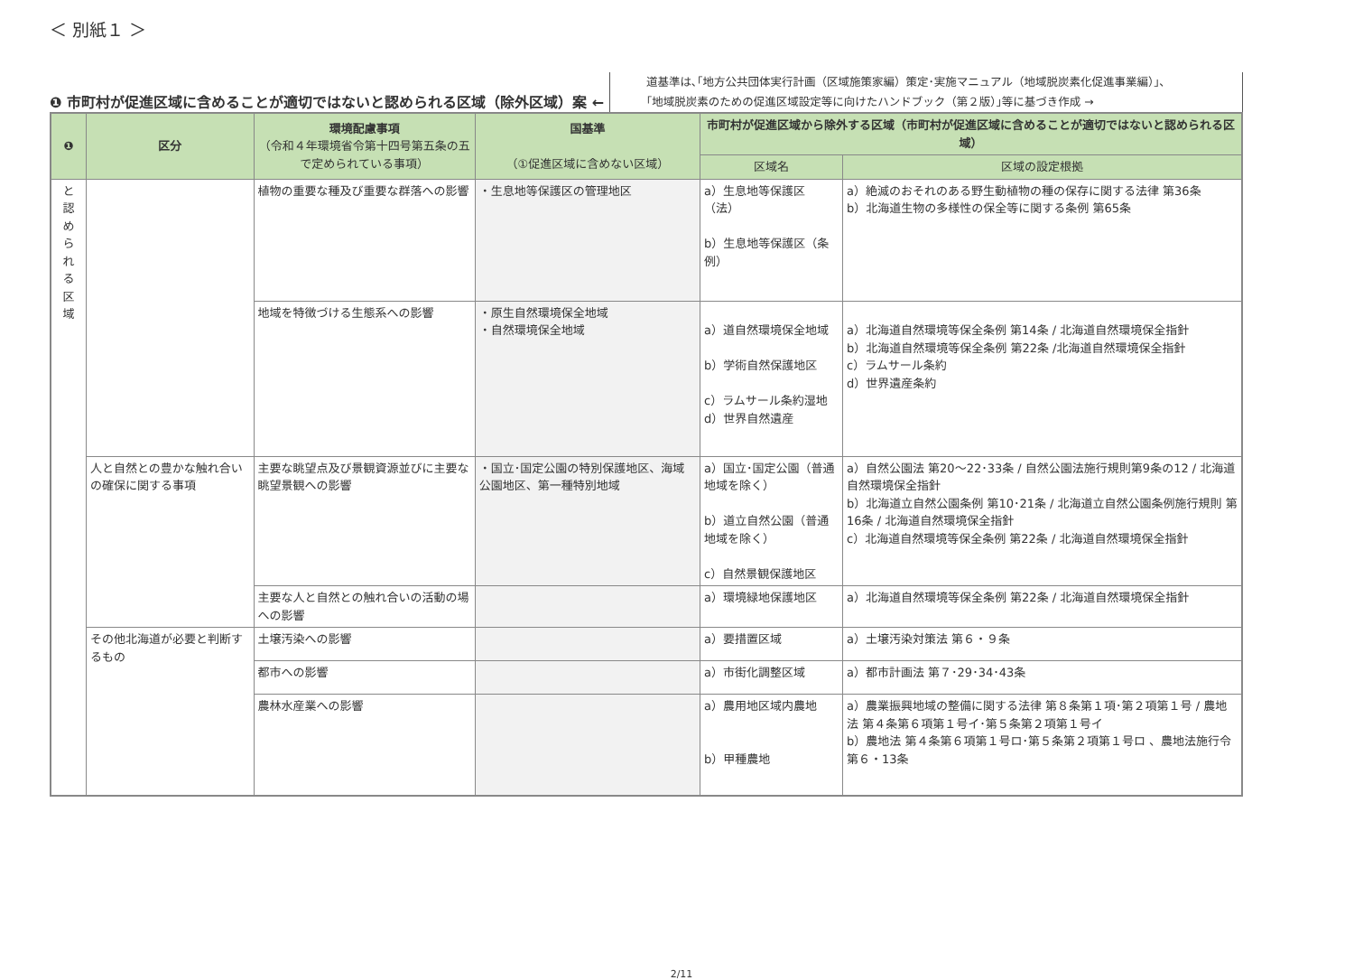＜ 別紙１ ＞
❶ 市町村が促進区域に含めることが適切ではないと認められる区域（除外区域）案 ←
道基準は､｢地方公共団体実行計画（区域施策家編）策定･実施マニュアル（地域脱炭素化促進事業編）｣､
｢地域脱炭素のための促進区域設定等に向けたハンドブック（第２版）｣等に基づき作成 →
| ❶ | 区分 | 環境配慮事項 （令和４年環境省令第十四号第五条の五で定められている事項） | 国基準 （①促進区域に含めない区域） | 市町村が促進区域から除外する区域（市町村が促進区域に含めることが適切ではないと認められる区域） | |
| --- | --- | --- | --- | --- | --- |
| | | | | 区域名 | 区域の設定根拠 |
| と 認 め ら れ る 区 域 | | 植物の重要な種及び重要な群落への影響 | ・生息地等保護区の管理地区 | a）生息地等保護区（法） b）生息地等保護区（条例） | a）絶滅のおそれのある野生動植物の種の保存に関する法律 第36条 b）北海道生物の多様性の保全等に関する条例 第65条 |
| | | 地域を特徴づける生態系への影響 | ・原生自然環境保全地域 ・自然環境保全地域 | a）道自然環境保全地域 b）学術自然保護地区 c）ラムサール条約湿地 d）世界自然遺産 | a）北海道自然環境等保全条例 第14条 / 北海道自然環境保全指針 b）北海道自然環境等保全条例 第22条 /北海道自然環境保全指針 c）ラムサール条約 d）世界遺産条約 |
| | 人と自然との豊かな触れ合いの確保に関する事項 | 主要な眺望点及び景観資源並びに主要な眺望景観への影響 | ・国立･国定公園の特別保護地区、海域公園地区、第一種特別地域 | a）国立･国定公園（普通地域を除く） b）道立自然公園（普通地域を除く） c）自然景観保護地区 | a）自然公園法 第20～22･33条 / 自然公園法施行規則第9条の12 / 北海道自然環境保全指針 b）北海道立自然公園条例 第10･21条 / 北海道立自然公園条例施行規則 第16条 / 北海道自然環境保全指針 c）北海道自然環境等保全条例 第22条 / 北海道自然環境保全指針 |
| | | 主要な人と自然との触れ合いの活動の場への影響 | | a）環境緑地保護地区 | a）北海道自然環境等保全条例 第22条 / 北海道自然環境保全指針 |
| | その他北海道が必要と判断するもの | 土壌汚染への影響 | | a）要措置区域 | a）土壌汚染対策法 第６・９条 |
| | | 都市への影響 | | a）市街化調整区域 | a）都市計画法 第７･29･34･43条 |
| | | 農林水産業への影響 | | a）農用地区域内農地 b）甲種農地 | a）農業振興地域の整備に関する法律 第８条第１項･第２項第１号 / 農地法 第４条第６項第１号イ･第５条第２項第１号イ b）農地法 第４条第６項第１号ロ･第５条第２項第１号ロ 、農地法施行令 第６・13条 |
2/11